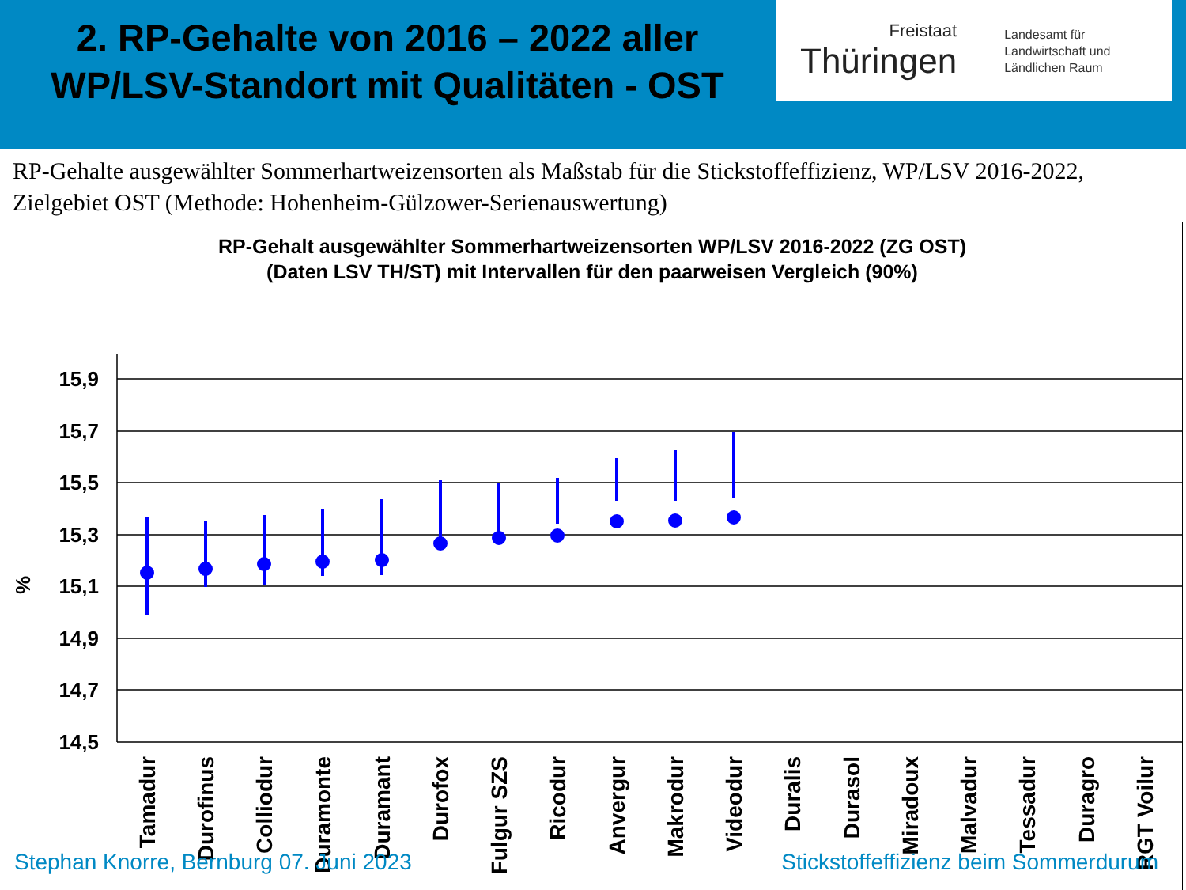2. RP-Gehalte von 2016 – 2022 aller WP/LSV-Standort mit Qualitäten - OST
Freistaat
Thüringen
Landesamt für
Landwirtschaft und
Ländlichen Raum
RP-Gehalte ausgewählter Sommerhartweizensorten als Maßstab für die Stickstoffeffizienz, WP/LSV 2016-2022, Zielgebiet OST (Methode: Hohenheim-Gülzower-Serienauswertung)
RP-Gehalt ausgewählter Sommerhartweizensorten WP/LSV 2016-2022 (ZG OST)
(Daten LSV TH/ST) mit Intervallen für den paarweisen Vergleich (90%)
%
15,9
15,7
15,5
15,3
15,1
14,9
14,7
14,5
Tamadur
Durofinus
Colliodur
Duramonte
Duramant
Durofox
Fulgur SZS
Ricodur
Anvergur
Makrodur
Videodur
Duralis
Durasol
Miradoux
Malvadur
Tessadur
Duragro
RGT Voilur
Stephan Knorre, Bernburg 07. Juni 2023 Stickstoffeffizienz beim Sommerdurum